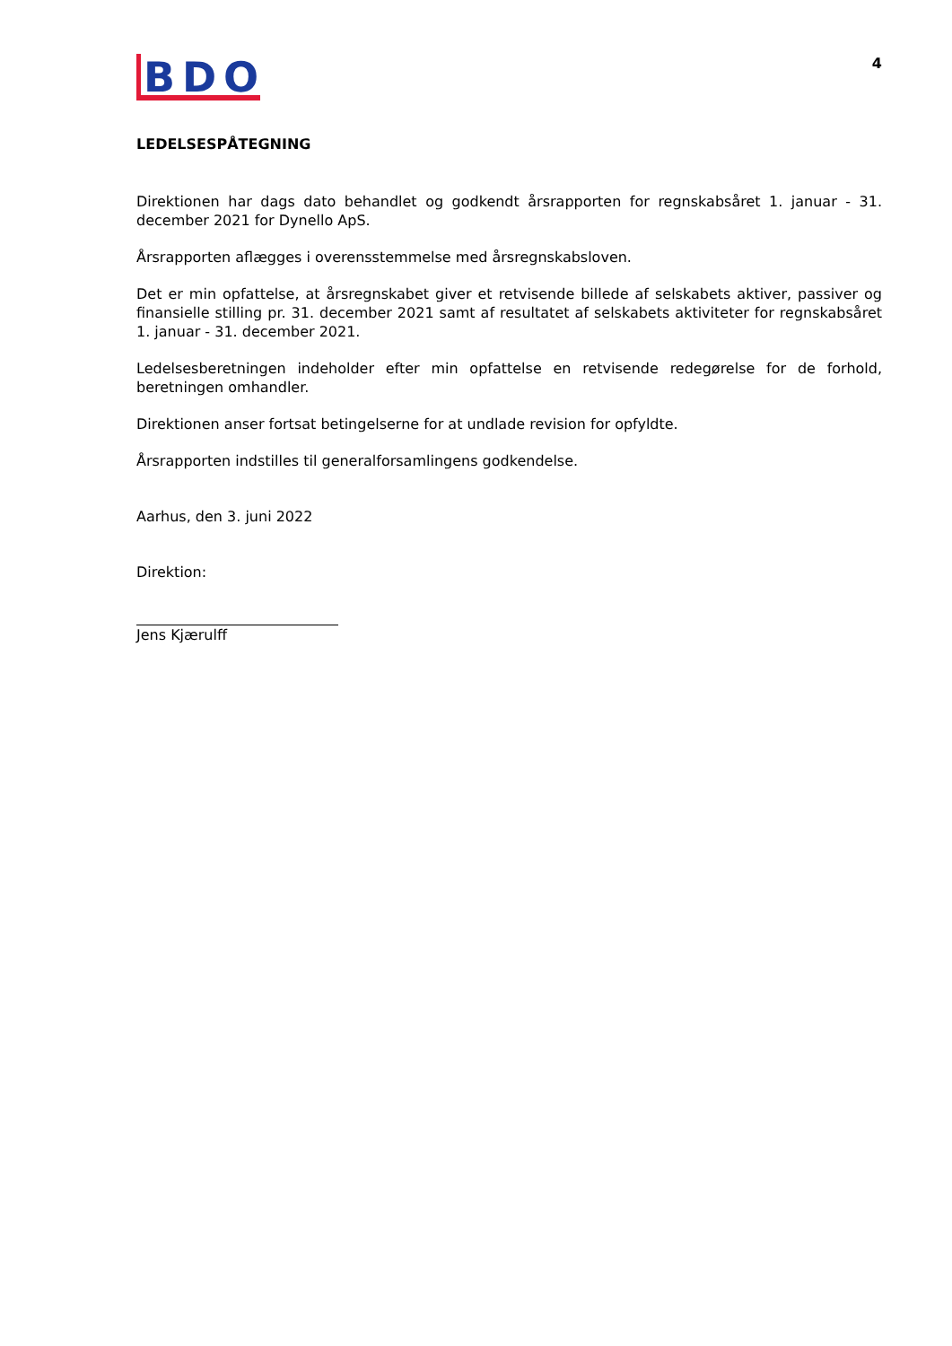BDO
4
LEDELSESPÅTEGNING
Direktionen har dags dato behandlet og godkendt årsrapporten for regnskabsåret 1. januar - 31. december 2021 for Dynello ApS.
Årsrapporten aflægges i overensstemmelse med årsregnskabsloven.
Det er min opfattelse, at årsregnskabet giver et retvisende billede af selskabets aktiver, passiver og finansielle stilling pr. 31. december 2021 samt af resultatet af selskabets aktiviteter for regnskabsåret 1. januar - 31. december 2021.
Ledelsesberetningen indeholder efter min opfattelse en retvisende redegørelse for de forhold, beretningen omhandler.
Direktionen anser fortsat betingelserne for at undlade revision for opfyldte.
Årsrapporten indstilles til generalforsamlingens godkendelse.
Aarhus, den 3. juni 2022
Direktion:
Jens Kjærulff